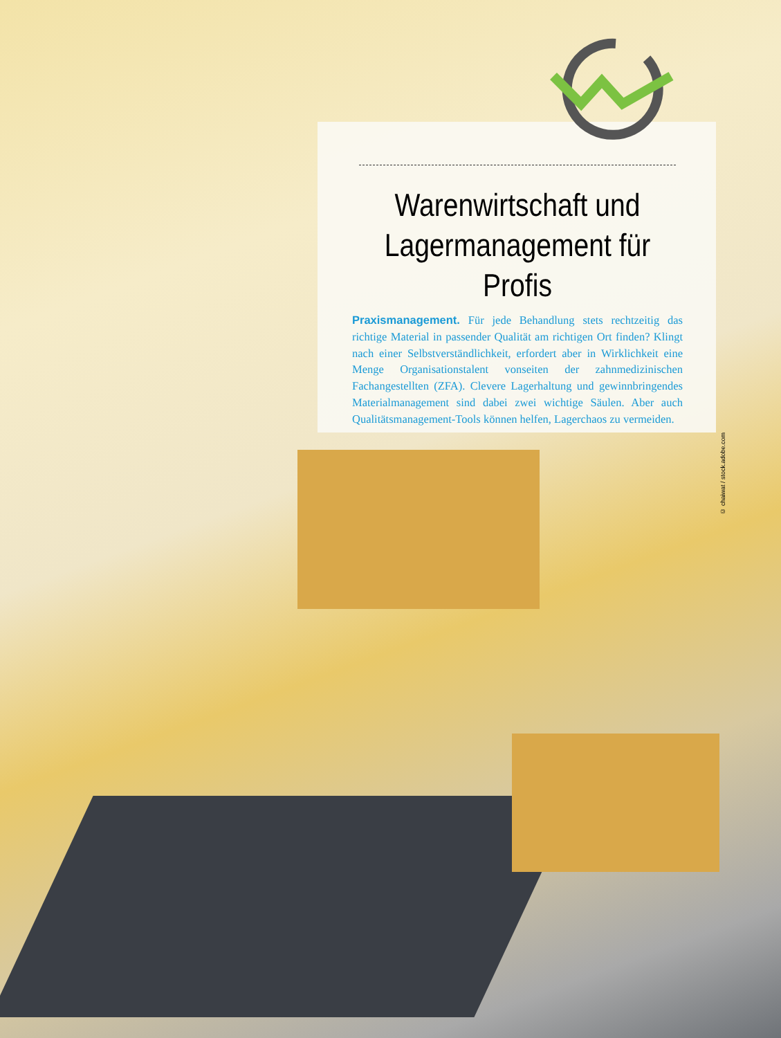Warenwirtschaft und
Lagermanagement für Profis
Praxismanagement. Für jede Behandlung stets rechtzeitig das richtige Material in passender Qualität am richtigen Ort finden? Klingt nach einer Selbstverständlichkeit, erfordert aber in Wirklichkeit eine Menge Organisationstalent vonseiten der zahnmedizinischen Fachangestellten (ZFA). Clevere Lagerhaltung und gewinnbringendes Materialmanagement sind dabei zwei wichtige Säulen. Aber auch Qualitätsmanagement-Tools können helfen, Lagerchaos zu vermeiden.
© chaiwat / stock.adobe.com